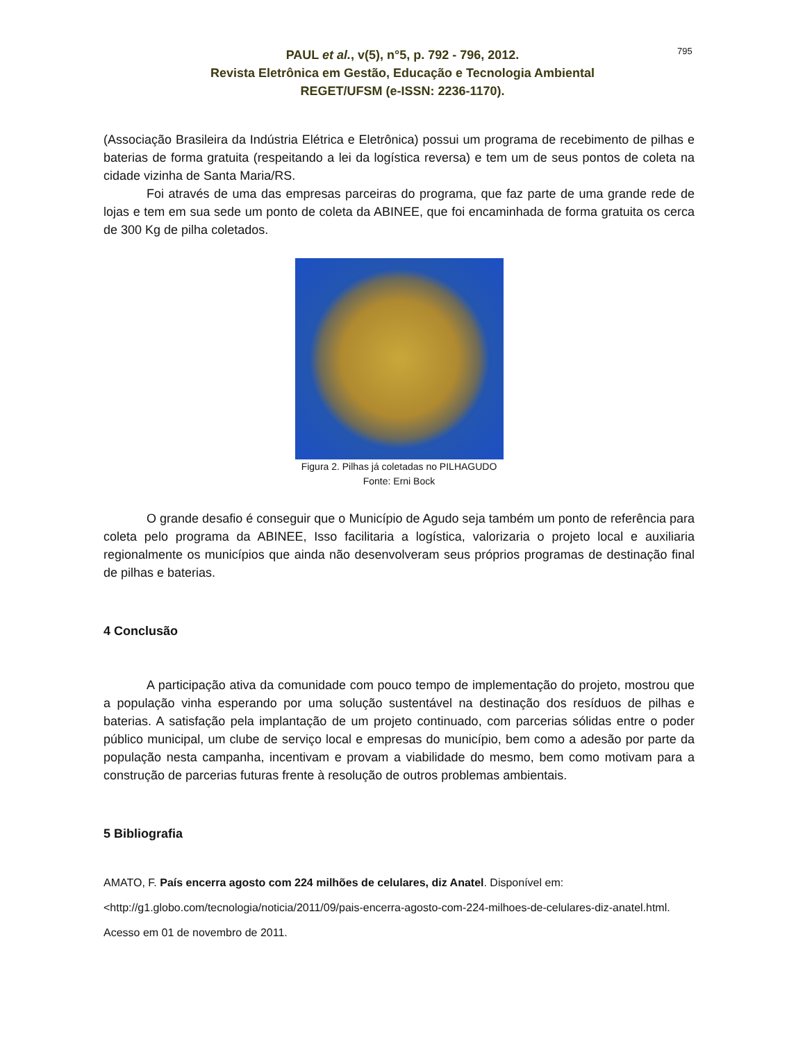795
PAUL et al., v(5), n°5, p. 792 - 796, 2012.
Revista Eletrônica em Gestão, Educação e Tecnologia Ambiental
REGET/UFSM (e-ISSN: 2236-1170).
(Associação Brasileira da Indústria Elétrica e Eletrônica) possui um programa de recebimento de pilhas e baterias de forma gratuita (respeitando a lei da logística reversa) e tem um de seus pontos de coleta na cidade vizinha de Santa Maria/RS.
Foi através de uma das empresas parceiras do programa, que faz parte de uma grande rede de lojas e tem em sua sede um ponto de coleta da ABINEE, que foi encaminhada de forma gratuita os cerca de 300 Kg de pilha coletados.
Figura 2. Pilhas já coletadas no PILHAGUDO
Fonte: Erni Bock
O grande desafio é conseguir que o Município de Agudo seja também um ponto de referência para coleta pelo programa da ABINEE, Isso facilitaria a logística, valorizaria o projeto local e auxiliaria regionalmente os municípios que ainda não desenvolveram seus próprios programas de destinação final de pilhas e baterias.
4 Conclusão
A participação ativa da comunidade com pouco tempo de implementação do projeto, mostrou que a população vinha esperando por uma solução sustentável na destinação dos resíduos de pilhas e baterias. A satisfação pela implantação de um projeto continuado, com parcerias sólidas entre o poder público municipal, um clube de serviço local e empresas do município, bem como a adesão por parte da população nesta campanha, incentivam e provam a viabilidade do mesmo, bem como motivam para a construção de parcerias futuras frente à resolução de outros problemas ambientais.
5 Bibliografia
AMATO, F. País encerra agosto com 224 milhões de celulares, diz Anatel. Disponível em: <http://g1.globo.com/tecnologia/noticia/2011/09/pais-encerra-agosto-com-224-milhoes-de-celulares-diz-anatel.html. Acesso em 01 de novembro de 2011.